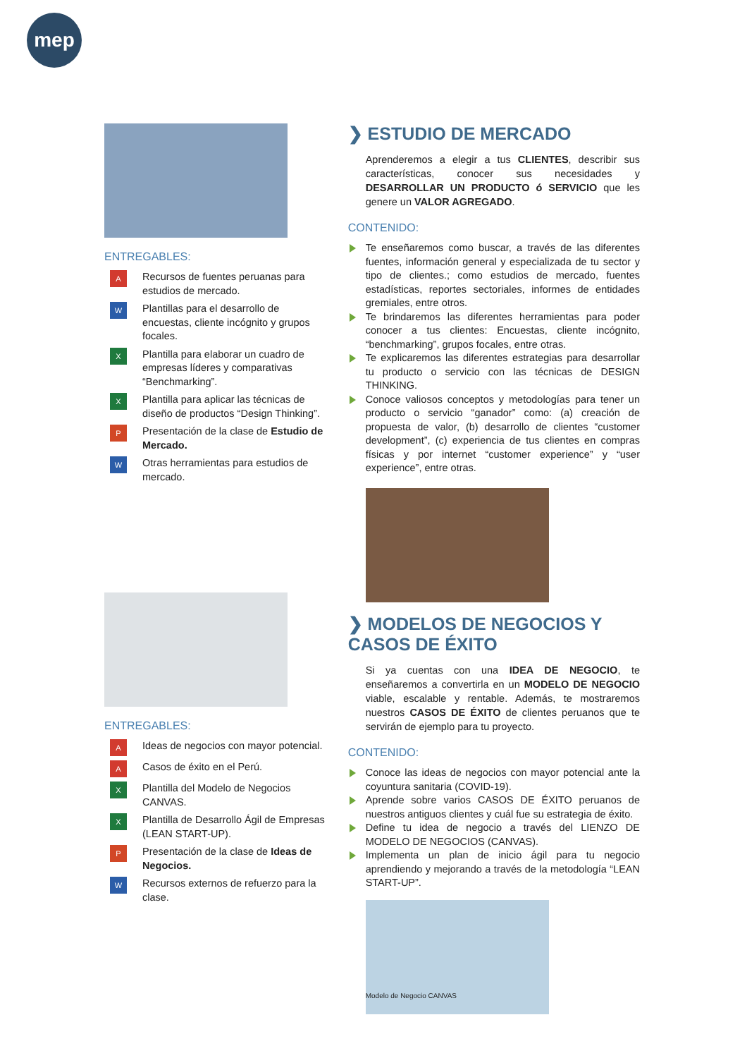mep
ENTREGABLES:
A Recursos de fuentes peruanas para estudios de mercado.
W Plantillas para el desarrollo de encuestas, cliente incógnito y grupos focales.
X Plantilla para elaborar un cuadro de empresas líderes y comparativas “Benchmarking”.
X Plantilla para aplicar las técnicas de diseño de productos “Design Thinking”.
P Presentación de la clase de Estudio de Mercado.
W Otras herramientas para estudios de mercado.
❯ ESTUDIO DE MERCADO
Aprenderemos a elegir a tus CLIENTES, describir sus características, conocer sus necesidades y DESARROLLAR UN PRODUCTO ó SERVICIO que les genere un VALOR AGREGADO.
CONTENIDO:
Te enseñaremos como buscar, a través de las diferentes fuentes, información general y especializada de tu sector y tipo de clientes.; como estudios de mercado, fuentes estadísticas, reportes sectoriales, informes de entidades gremiales, entre otros.
Te brindaremos las diferentes herramientas para poder conocer a tus clientes: Encuestas, cliente incógnito, “benchmarking”, grupos focales, entre otras.
Te explicaremos las diferentes estrategias para desarrollar tu producto o servicio con las técnicas de DESIGN THINKING.
Conoce valiosos conceptos y metodologías para tener un producto o servicio “ganador” como: (a) creación de propuesta de valor, (b) desarrollo de clientes “customer development”, (c) experiencia de tus clientes en compras físicas y por internet “customer experience” y “user experience”, entre otras.
ENTREGABLES:
A Ideas de negocios con mayor potencial.
A Casos de éxito en el Perú.
X Plantilla del Modelo de Negocios CANVAS.
X Plantilla de Desarrollo Ágil de Empresas (LEAN START-UP).
P Presentación de la clase de Ideas de Negocios.
W Recursos externos de refuerzo para la clase.
❯ MODELOS DE NEGOCIOS Y CASOS DE ÉXITO
Si ya cuentas con una IDEA DE NEGOCIO, te enseñaremos a convertirla en un MODELO DE NEGOCIO viable, escalable y rentable. Además, te mostraremos nuestros CASOS DE ÉXITO de clientes peruanos que te servirán de ejemplo para tu proyecto.
CONTENIDO:
Conoce las ideas de negocios con mayor potencial ante la coyuntura sanitaria (COVID-19).
Aprende sobre varios CASOS DE ÉXITO peruanos de nuestros antiguos clientes y cuál fue su estrategia de éxito.
Define tu idea de negocio a través del LIENZO DE MODELO DE NEGOCIOS (CANVAS).
Implementa un plan de inicio ágil para tu negocio aprendiendo y mejorando a través de la metodología “LEAN START-UP”.
Modelo de Negocio CANVAS